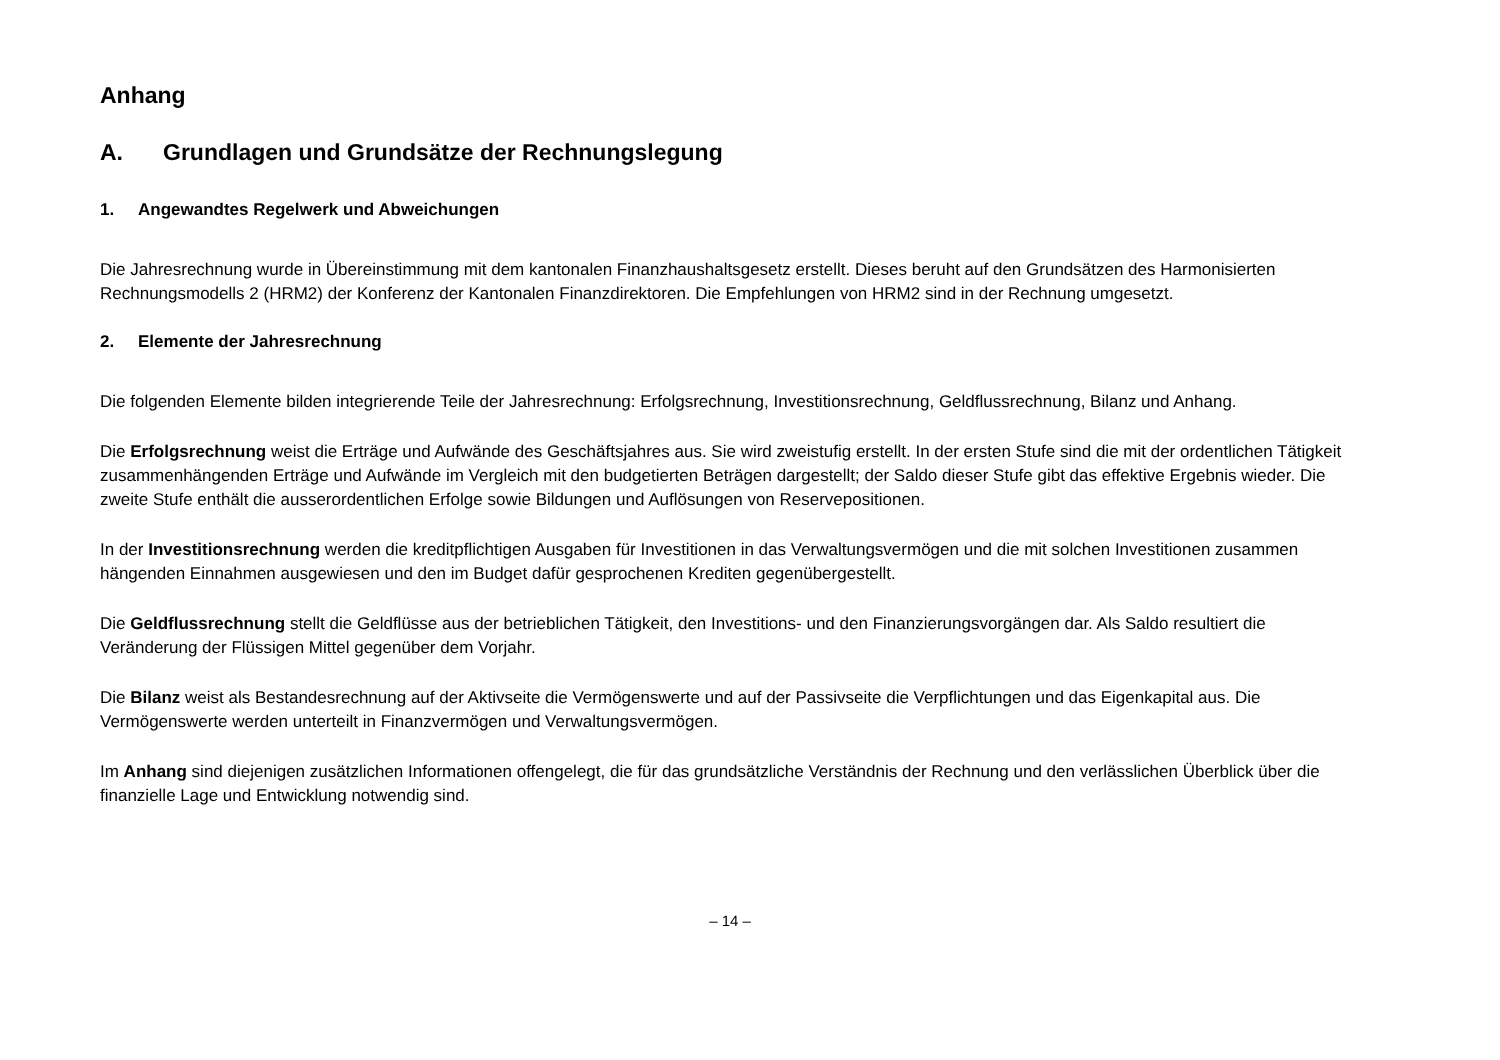Anhang
A. Grundlagen und Grundsätze der Rechnungslegung
1. Angewandtes Regelwerk und Abweichungen
Die Jahresrechnung wurde in Übereinstimmung mit dem kantonalen Finanzhaushaltsgesetz erstellt. Dieses beruht auf den Grundsätzen des Harmonisierten Rechnungsmodells 2 (HRM2) der Konferenz der Kantonalen Finanzdirektoren. Die Empfehlungen von HRM2 sind in der Rechnung umgesetzt.
2. Elemente der Jahresrechnung
Die folgenden Elemente bilden integrierende Teile der Jahresrechnung: Erfolgsrechnung, Investitionsrechnung, Geldflussrechnung, Bilanz und Anhang.
Die Erfolgsrechnung weist die Erträge und Aufwände des Geschäftsjahres aus. Sie wird zweistufig erstellt. In der ersten Stufe sind die mit der ordentlichen Tätigkeit zusammenhängenden Erträge und Aufwände im Vergleich mit den budgetierten Beträgen dargestellt; der Saldo dieser Stufe gibt das effektive Ergebnis wieder. Die zweite Stufe enthält die ausserordentlichen Erfolge sowie Bildungen und Auflösungen von Reservepositionen.
In der Investitionsrechnung werden die kreditpflichtigen Ausgaben für Investitionen in das Verwaltungsvermögen und die mit solchen Investitionen zusammen hängenden Einnahmen ausgewiesen und den im Budget dafür gesprochenen Krediten gegenübergestellt.
Die Geldflussrechnung stellt die Geldflüsse aus der betrieblichen Tätigkeit, den Investitions- und den Finanzierungsvorgängen dar. Als Saldo resultiert die Veränderung der Flüssigen Mittel gegenüber dem Vorjahr.
Die Bilanz weist als Bestandesrechnung auf der Aktivseite die Vermögenswerte und auf der Passivseite die Verpflichtungen und das Eigenkapital aus. Die Vermögenswerte werden unterteilt in Finanzvermögen und Verwaltungsvermögen.
Im Anhang sind diejenigen zusätzlichen Informationen offengelegt, die für das grundsätzliche Verständnis der Rechnung und den verlässlichen Überblick über die finanzielle Lage und Entwicklung notwendig sind.
– 14 –